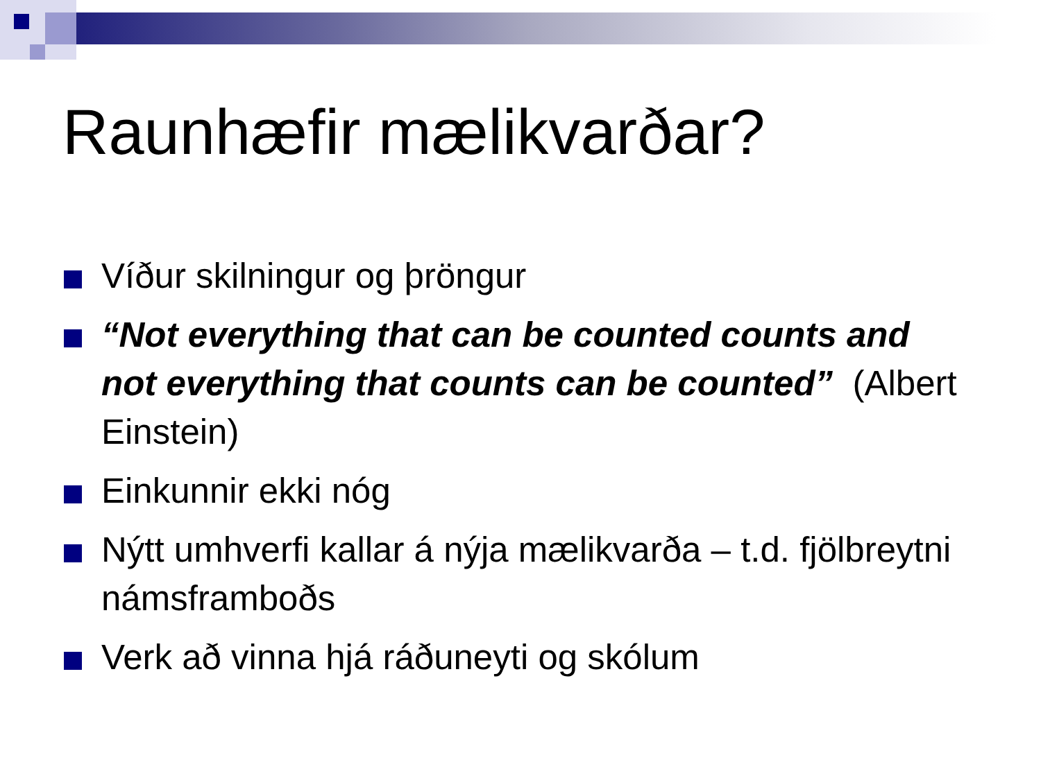Raunhæfir mælikvarðar?
Víður skilningur og þröngur
“Not everything that can be counted counts and not everything that counts can be counted” (Albert Einstein)
Einkunnir ekki nóg
Nýtt umhverfi kallar á nýja mælikvarða – t.d. fjölbreytni námsframboðs
Verk að vinna hjá ráðuneyti og skólum